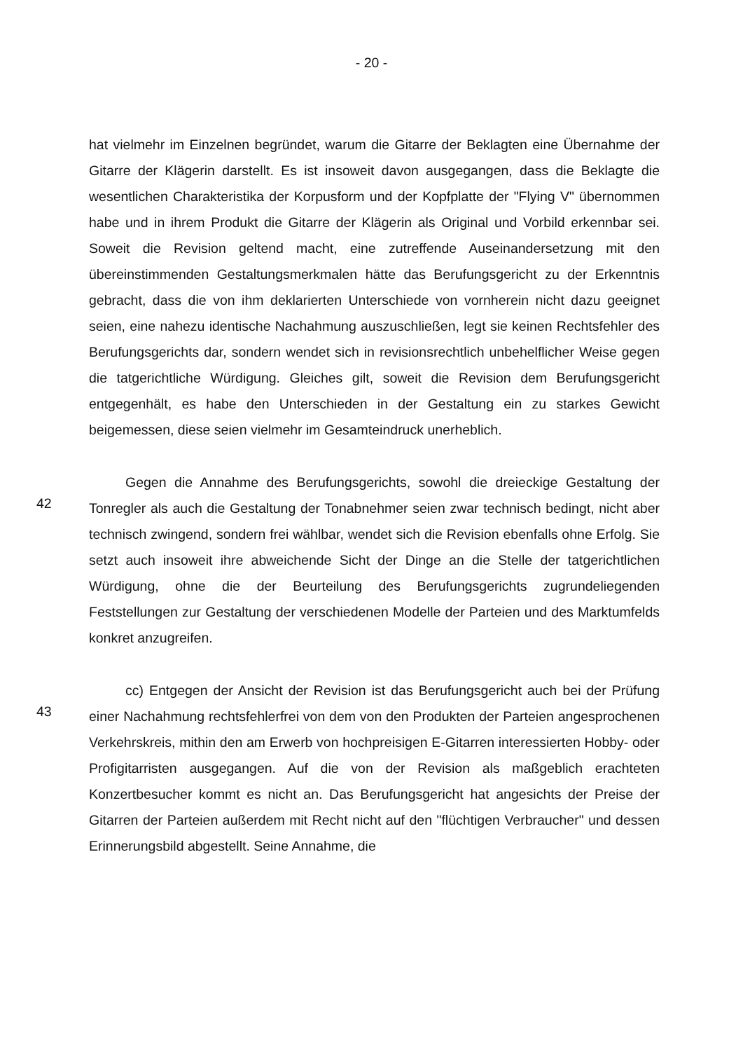- 20 -
hat vielmehr im Einzelnen begründet, warum die Gitarre der Beklagten eine Übernahme der Gitarre der Klägerin darstellt. Es ist insoweit davon ausgegangen, dass die Beklagte die wesentlichen Charakteristika der Korpusform und der Kopfplatte der "Flying V" übernommen habe und in ihrem Produkt die Gitarre der Klägerin als Original und Vorbild erkennbar sei. Soweit die Revision geltend macht, eine zutreffende Auseinandersetzung mit den übereinstimmenden Gestaltungsmerkmalen hätte das Berufungsgericht zu der Erkenntnis gebracht, dass die von ihm deklarierten Unterschiede von vornherein nicht dazu geeignet seien, eine nahezu identische Nachahmung auszuschließen, legt sie keinen Rechtsfehler des Berufungsgerichts dar, sondern wendet sich in revisionsrechtlich unbehelflicher Weise gegen die tatgerichtliche Würdigung. Gleiches gilt, soweit die Revision dem Berufungsgericht entgegenhält, es habe den Unterschieden in der Gestaltung ein zu starkes Gewicht beigemessen, diese seien vielmehr im Gesamteindruck unerheblich.
42
Gegen die Annahme des Berufungsgerichts, sowohl die dreieckige Gestaltung der Tonregler als auch die Gestaltung der Tonabnehmer seien zwar technisch bedingt, nicht aber technisch zwingend, sondern frei wählbar, wendet sich die Revision ebenfalls ohne Erfolg. Sie setzt auch insoweit ihre abweichende Sicht der Dinge an die Stelle der tatgerichtlichen Würdigung, ohne die der Beurteilung des Berufungsgerichts zugrundeliegenden Feststellungen zur Gestaltung der verschiedenen Modelle der Parteien und des Marktumfelds konkret anzugreifen.
43
cc) Entgegen der Ansicht der Revision ist das Berufungsgericht auch bei der Prüfung einer Nachahmung rechtsfehlerfrei von dem von den Produkten der Parteien angesprochenen Verkehrskreis, mithin den am Erwerb von hochpreisigen E-Gitarren interessierten Hobby- oder Profigitarristen ausgegangen. Auf die von der Revision als maßgeblich erachteten Konzertbesucher kommt es nicht an. Das Berufungsgericht hat angesichts der Preise der Gitarren der Parteien außerdem mit Recht nicht auf den "flüchtigen Verbraucher" und dessen Erinnerungsbild abgestellt. Seine Annahme, die